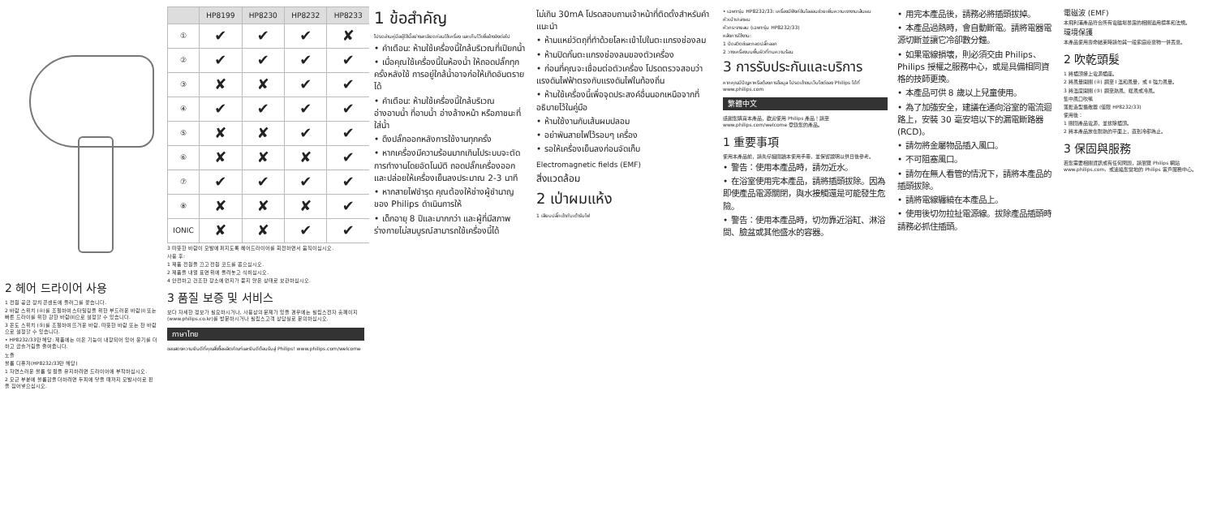2 헤어 드라이어 사용
1 전원 공급 장치 콘센트에 플러그를 꽂습니다.
2 바람 스위치 (④)를 조절하여 스타일링을 위한 부드러운 바람(Ⅰ) 또는 빠른 드라이를 위한 강한 바람(Ⅱ)으로 설정할 수 있습니다.
3 온도 스위치 (⑤)를 조절하여 뜨거운 바람, 따뜻한 바람 또는 찬 바람으로 설정할 수 있습니다.
• HP8232/33만 해당: 제품에는 이온 기능이 내장되어 있어 윤기를 더하고 곱슬거림을 줄여줍니다.
노즐
볼륨 디퓨저(HP8232/33만 해당)
1 자연스러운 볼륨 및 컬을 유지하려면 드라이어에 부착하십시오.
2 모근 부분에 볼륨감을 더하려면 두피에 닿을 때까지 모발사이로 핀을 집어넣으십시오.
| | HP8199 | HP8230 | HP8232 | HP8233 |
| --- | --- | --- | --- | --- |
| ① | ✔ | ✔ | ✔ | ✘ |
| ② | ✔ | ✔ | ✔ | ✔ |
| ③ | ✘ | ✘ | ✔ | ✔ |
| ④ | ✔ | ✔ | ✔ | ✔ |
| ⑤ | ✘ | ✘ | ✔ | ✔ |
| ⑥ | ✘ | ✘ | ✘ | ✔ |
| ⑦ | ✔ | ✔ | ✔ | ✔ |
| ⑧ | ✘ | ✘ | ✘ | ✔ |
| IONIC | ✘ | ✘ | ✔ | ✔ |
3 따뜻한 바람이 모발에 퍼지도록 헤어드라이어를 회전하면서 움직이십시오.
사용 후:
1 제품 전원을 끄고 전원 코드를 뽑으십시오.
2 제품을 내열 표면 위에 올려놓고 식히십시오.
4 안전하고 건조한 장소에 먼지가 묻지 않은 상태로 보관하십시오.
3 품질 보증 및 서비스
보다 자세한 정보가 필요하시거나, 사용상의 문제가 있을 경우에는 필립스전자 홈페이지(www.philips.co.kr)를 방문하시거나 필립스고객 상담실로 문의하십시오.
ภาษาไทย
ขอแสดงความยินดีที่คุณสั่งซื้อผลิตภัณฑ์และยินดีต้อนรับสู่ Philips! www.philips.com/welcome
1 ข้อสำคัญ
โปรดอ่านคู่มือผู้ใช้นี้อย่างละเอียดก่อนใช้เครื่อง และเก็บไว้เพื่ออ้างอิงต่อไป
• คำเตือน: ห้ามใช้เครื่องนี้ใกล้บริเวณที่เปียกน้ำ
• เมื่อคุณใช้เครื่องนี้ในห้องน้ำ ให้ถอดปลั๊กทุกครั้งหลังใช้ การอยู่ใกล้น้ำอาจก่อให้เกิดอันตรายได้
• คำเตือน: ห้ามใช้เครื่องนี้ใกล้บริเวณอ่างอาบน้ำ ที่อาบน้ำ อ่างล้างหน้า หรือภาชนะที่ใส่น้ำ
• ดึงปลั๊กออกหลังการใช้งานทุกครั้ง
• หากเครื่องมีความร้อนมากเกินไประบบจะตัดการทำงานโดยอัตโนมัติ ถอดปลั๊กเครื่องออก และปล่อยให้เครื่องเย็นลงประมาณ 2-3 นาที
• หากสายไฟชำรุด คุณต้องให้ช่างผู้ชำนาญของ Philips ดำเนินการให้
• เด็กอายุ 8 ปีและมากกว่า และผู้ที่มีสภาพร่างกายไม่สมบูรณ์สามารถใช้เครื่องนี้ได้
ไม่เกิน 30mA โปรดสอบถามเจ้าหน้าที่ติดตั้งสำหรับคำแนะนำ
• ห้ามแหย่วัตถุที่ทำด้วยโลหะเข้าไปในตะแกรงช่องลม
• ห้ามปิดกั้นตะแกรงช่องลมของตัวเครื่อง
• ก่อนที่คุณจะเชื่อมต่อตัวเครื่อง โปรดตรวจสอบว่าแรงดันไฟฟ้าตรงกับแรงดันไฟในท้องถิ่น
• ห้ามใช้เครื่องนี้เพื่อจุดประสงค์อื่นนอกเหนือจากที่อธิบายไว้ในคู่มือ
• ห้ามใช้งานกับเส้นผมปลอม
• อย่าพันสายไฟไว้รอบๆ เครื่อง
• รอให้เครื่องเย็นลงก่อนจัดเก็บ
Electromagnetic fields (EMF)
สิ่งแวดล้อม
2 เป่าผมแห้ง
1 เสียบปลั๊กเข้ากับเต้ารับไฟ
• เฉพาะรุ่น HP8232/33: เครื่องมีฟังก์ชันไอออนช่วยเพิ่มความเงางามเส้นผม
หัวเป่าเกลาผม
หัวกระจายลม (เฉพาะรุ่น HP8232/33)
หลังการใช้งาน:
1 ปิดสวิตช์และถอดปลั๊กออก
2 วางเครื่องบนพื้นผิวที่ทนความร้อน
3 การรับประกันและบริการ
หากคุณมีปัญหาหรือต้องการข้อมูล โปรดเข้าชมเว็บไซต์ของ Philips ได้ที่ www.philips.com
繁體中文
感謝您購買本產品，歡迎使用 Philips 產品！請至 www.philips.com/welcome 登錄您的產品。
1 重要事項
使用本產品前，請先仔細閱讀本使用手冊，並保留說明以供日後參考。
• 警告：使用本產品時，請勿近水。
• 在浴室使用完本產品，請將插頭拔除。因為即使產品電源關閉，與水接觸還是可能發生危險。
• 警告：使用本產品時，切勿靠近浴缸、淋浴間、臉盆或其他盛水的容器。
• 用完本產品後，請務必將插頭拔掉。
• 本產品過熱時，會自動斷電。請將電器電源切斷並讓它冷卻數分鐘。
• 如果電線損壞，則必須交由 Philips、Philips 授權之服務中心，或是具備相同資格的技師更換。
• 本產品可供 8 歲以上兒童使用。
• 為了加強安全，建議在通向浴室的電流迴路上，安裝 30 毫安培以下的漏電斷路器 (RCD)。
• 請勿將金屬物品插入風口。
• 不可阻塞風口。
• 請勿在無人看管的情況下，請將本產品的插頭拔除。
• 請將電線纏繞在本產品上。
• 使用後切勿拉扯電源線。拔除產品插頭時請務必抓住插頭。
電磁波 (EMF)
本飛利浦產品符合所有電磁場暴露的相關適用標準和法規。
環境保護
本產品使用壽命結束時請勿與一般家庭廢棄物一併丟棄。
2 吹乾頭髮
1 將插頭接上電源插座。
2 將風量開關 (④) 調至 Ⅰ 溫和風量，或 Ⅱ 強力風量。
3 將溫度開關 (⑤) 調至熱風、暖風或冷風。
集中風口吹嘴
蓬鬆造型擴散器 (僅限 HP8232/33)
使用後：
1 關閉產品電源，並拔除插頭。
2 將本產品放在耐熱的平面上，直到冷卻為止。
3 保固與服務
若您需要相關資訊或有任何問題，請瀏覽 Philips 網站 www.philips.com，或連絡您當地的 Philips 客戶服務中心。